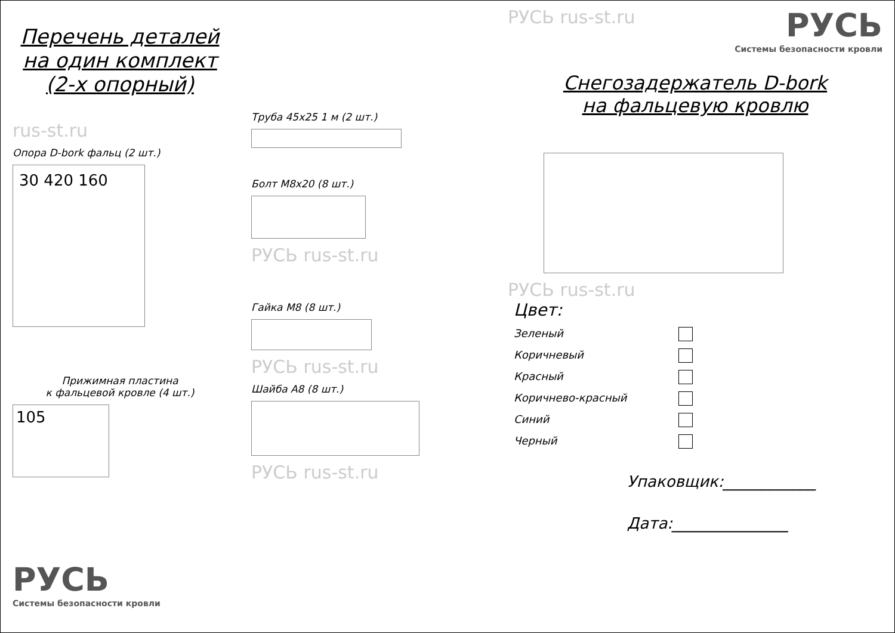Перечень деталей на один комплект
(2-х опорный)
rus-st.ru
Опора D-bork фальц (2 шт.)
30 420 160
Прижимная пластина
к фальцевой кровле (4 шт.)
105
РУСЬ
Системы безопасности кровли
Труба 45x25 1 м (2 шт.)
Болт М8х20 (8 шт.)
РУСЬ rus-st.ru
Гайка М8 (8 шт.)
РУСЬ rus-st.ru
Шайба А8 (8 шт.)
РУСЬ rus-st.ru
РУСЬ rus-st.ru
РУСЬ
Системы безопасности кровли
Снегозадержатель D-bork
на фальцевую кровлю
РУСЬ rus-st.ru
Цвет:
Зеленый
Коричневый
Красный
Коричнево-красный
Синий
Черный
Упаковщик:____________
Дата:_______________